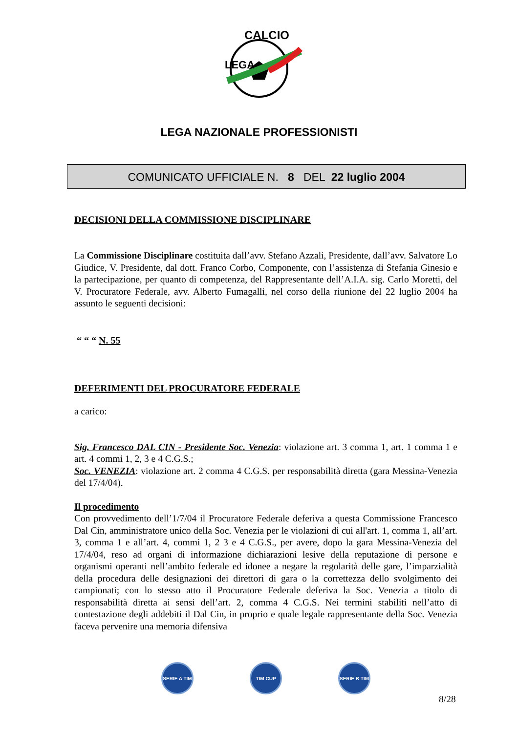CALCIO
LEGA
LEGA NAZIONALE PROFESSIONISTI
COMUNICATO UFFICIALE N. 8 DEL 22 luglio 2004
DECISIONI DELLA COMMISSIONE DISCIPLINARE
La Commissione Disciplinare costituita dall’avv. Stefano Azzali, Presidente, dall’avv. Salvatore Lo Giudice, V. Presidente, dal dott. Franco Corbo, Componente, con l’assistenza di Stefania Ginesio e la partecipazione, per quanto di competenza, del Rappresentante dell’A.I.A. sig. Carlo Moretti, del V. Procuratore Federale, avv. Alberto Fumagalli, nel corso della riunione del 22 luglio 2004 ha assunto le seguenti decisioni:
“ “ “ N. 55
DEFERIMENTI DEL PROCURATORE FEDERALE
a carico:
Sig. Francesco DAL CIN - Presidente Soc. Venezia: violazione art. 3 comma 1, art. 1 comma 1 e art. 4 commi 1, 2, 3 e 4 C.G.S.;
Soc. VENEZIA: violazione art. 2 comma 4 C.G.S. per responsabilità diretta (gara Messina-Venezia del 17/4/04).
Il procedimento
Con provvedimento dell’1/7/04 il Procuratore Federale deferiva a questa Commissione Francesco Dal Cin, amministratore unico della Soc. Venezia per le violazioni di cui all'art. 1, comma 1, all’art. 3, comma 1 e all’art. 4, commi 1, 2 3 e 4 C.G.S., per avere, dopo la gara Messina-Venezia del 17/4/04, reso ad organi di informazione dichiarazioni lesive della reputazione di persone e organismi operanti nell’ambito federale ed idonee a negare la regolarità delle gare, l’imparzialità della procedura delle designazioni dei direttori di gara o la correttezza dello svolgimento dei campionati; con lo stesso atto il Procuratore Federale deferiva la Soc. Venezia a titolo di responsabilità diretta ai sensi dell’art. 2, comma 4 C.G.S. Nei termini stabiliti nell’atto di contestazione degli addebiti il Dal Cin, in proprio e quale legale rappresentante della Soc. Venezia faceva pervenire una memoria difensiva
SERIE A TIM TIM CUP SERIE B TIM
8/28